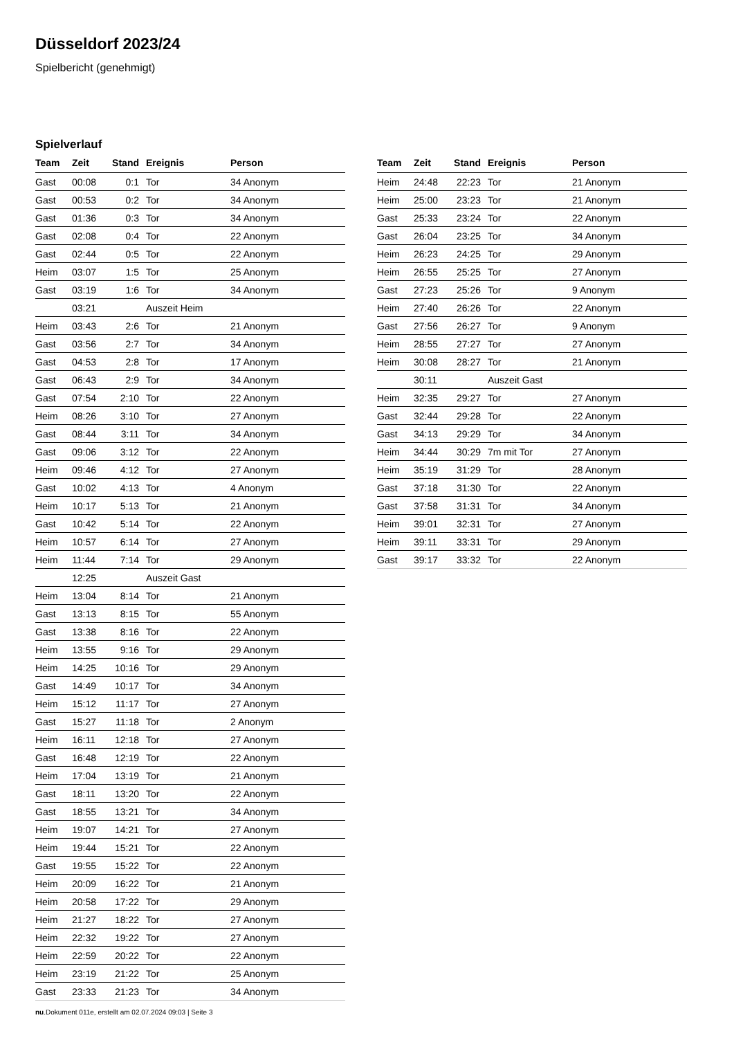Düsseldorf 2023/24
Spielbericht (genehmigt)
Spielverlauf
| Team | Zeit | Stand | Ereignis | Person |
| --- | --- | --- | --- | --- |
| Gast | 00:08 | 0:1 | Tor | 34 Anonym |
| Gast | 00:53 | 0:2 | Tor | 34 Anonym |
| Gast | 01:36 | 0:3 | Tor | 34 Anonym |
| Gast | 02:08 | 0:4 | Tor | 22 Anonym |
| Gast | 02:44 | 0:5 | Tor | 22 Anonym |
| Heim | 03:07 | 1:5 | Tor | 25 Anonym |
| Gast | 03:19 | 1:6 | Tor | 34 Anonym |
| | 03:21 | | Auszeit Heim | |
| Heim | 03:43 | 2:6 | Tor | 21 Anonym |
| Gast | 03:56 | 2:7 | Tor | 34 Anonym |
| Gast | 04:53 | 2:8 | Tor | 17 Anonym |
| Gast | 06:43 | 2:9 | Tor | 34 Anonym |
| Gast | 07:54 | 2:10 | Tor | 22 Anonym |
| Heim | 08:26 | 3:10 | Tor | 27 Anonym |
| Gast | 08:44 | 3:11 | Tor | 34 Anonym |
| Gast | 09:06 | 3:12 | Tor | 22 Anonym |
| Heim | 09:46 | 4:12 | Tor | 27 Anonym |
| Gast | 10:02 | 4:13 | Tor | 4 Anonym |
| Heim | 10:17 | 5:13 | Tor | 21 Anonym |
| Gast | 10:42 | 5:14 | Tor | 22 Anonym |
| Heim | 10:57 | 6:14 | Tor | 27 Anonym |
| Heim | 11:44 | 7:14 | Tor | 29 Anonym |
| | 12:25 | | Auszeit Gast | |
| Heim | 13:04 | 8:14 | Tor | 21 Anonym |
| Gast | 13:13 | 8:15 | Tor | 55 Anonym |
| Gast | 13:38 | 8:16 | Tor | 22 Anonym |
| Heim | 13:55 | 9:16 | Tor | 29 Anonym |
| Heim | 14:25 | 10:16 | Tor | 29 Anonym |
| Gast | 14:49 | 10:17 | Tor | 34 Anonym |
| Heim | 15:12 | 11:17 | Tor | 27 Anonym |
| Gast | 15:27 | 11:18 | Tor | 2 Anonym |
| Heim | 16:11 | 12:18 | Tor | 27 Anonym |
| Gast | 16:48 | 12:19 | Tor | 22 Anonym |
| Heim | 17:04 | 13:19 | Tor | 21 Anonym |
| Gast | 18:11 | 13:20 | Tor | 22 Anonym |
| Gast | 18:55 | 13:21 | Tor | 34 Anonym |
| Heim | 19:07 | 14:21 | Tor | 27 Anonym |
| Heim | 19:44 | 15:21 | Tor | 22 Anonym |
| Gast | 19:55 | 15:22 | Tor | 22 Anonym |
| Heim | 20:09 | 16:22 | Tor | 21 Anonym |
| Heim | 20:58 | 17:22 | Tor | 29 Anonym |
| Heim | 21:27 | 18:22 | Tor | 27 Anonym |
| Heim | 22:32 | 19:22 | Tor | 27 Anonym |
| Heim | 22:59 | 20:22 | Tor | 22 Anonym |
| Heim | 23:19 | 21:22 | Tor | 25 Anonym |
| Gast | 23:33 | 21:23 | Tor | 34 Anonym |
| Team | Zeit | Stand | Ereignis | Person |
| --- | --- | --- | --- | --- |
| Heim | 24:48 | 22:23 | Tor | 21 Anonym |
| Heim | 25:00 | 23:23 | Tor | 21 Anonym |
| Gast | 25:33 | 23:24 | Tor | 22 Anonym |
| Gast | 26:04 | 23:25 | Tor | 34 Anonym |
| Heim | 26:23 | 24:25 | Tor | 29 Anonym |
| Heim | 26:55 | 25:25 | Tor | 27 Anonym |
| Gast | 27:23 | 25:26 | Tor | 9 Anonym |
| Heim | 27:40 | 26:26 | Tor | 22 Anonym |
| Gast | 27:56 | 26:27 | Tor | 9 Anonym |
| Heim | 28:55 | 27:27 | Tor | 27 Anonym |
| Heim | 30:08 | 28:27 | Tor | 21 Anonym |
| | 30:11 | | Auszeit Gast | |
| Heim | 32:35 | 29:27 | Tor | 27 Anonym |
| Gast | 32:44 | 29:28 | Tor | 22 Anonym |
| Gast | 34:13 | 29:29 | Tor | 34 Anonym |
| Heim | 34:44 | 30:29 | 7m mit Tor | 27 Anonym |
| Heim | 35:19 | 31:29 | Tor | 28 Anonym |
| Gast | 37:18 | 31:30 | Tor | 22 Anonym |
| Gast | 37:58 | 31:31 | Tor | 34 Anonym |
| Heim | 39:01 | 32:31 | Tor | 27 Anonym |
| Heim | 39:11 | 33:31 | Tor | 29 Anonym |
| Gast | 39:17 | 33:32 | Tor | 22 Anonym |
nu.Dokument 011e, erstellt am 02.07.2024 09:03 | Seite 3